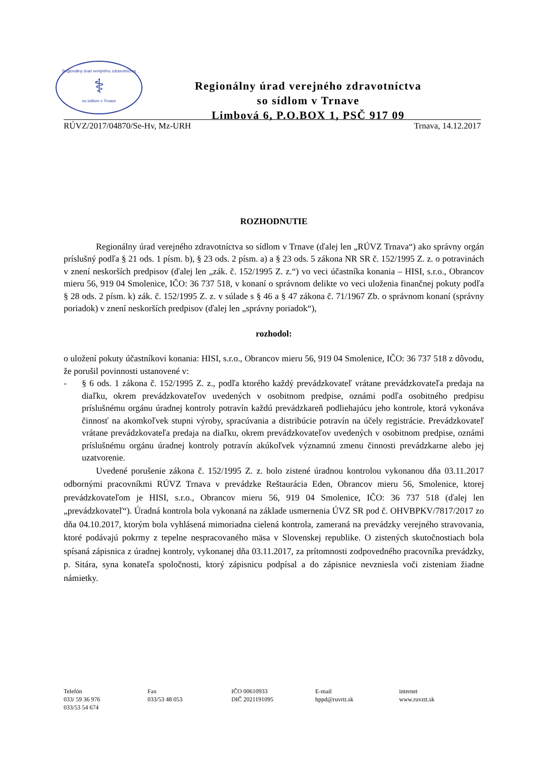Regionálny úrad verejného zdravotníctva
⚕
so sídlom v Trnave
Regionálny úrad verejného zdravotníctva
so sídlom v Trnave
Limbová 6, P.O.BOX 1, PSČ 917 09
RÚVZ/2017/04870/Se-Hv, Mz-URH Trnava, 14.12.2017
ROZHODNUTIE
Regionálny úrad verejného zdravotníctva so sídlom v Trnave (ďalej len „RÚVZ Trnava“) ako správny orgán príslušný podľa § 21 ods. 1 písm. b), § 23 ods. 2 písm. a) a § 23 ods. 5 zákona NR SR č. 152/1995 Z. z. o potravinách v znení neskorších predpisov (ďalej len „zák. č. 152/1995 Z. z.“) vo veci účastníka konania – HISI, s.r.o., Obrancov mieru 56, 919 04 Smolenice, IČO: 36 737 518, v konaní o správnom delikte vo veci uloženia finančnej pokuty podľa § 28 ods. 2 písm. k) zák. č. 152/1995 Z. z. v súlade s § 46 a § 47 zákona č. 71/1967 Zb. o správnom konaní (správny poriadok) v znení neskorších predpisov (ďalej len „správny poriadok“),
rozhodol:
o uložení pokuty účastníkovi konania: HISI, s.r.o., Obrancov mieru 56, 919 04 Smolenice, IČO: 36 737 518 z dôvodu, že porušil povinnosti ustanovené v:
- § 6 ods. 1 zákona č. 152/1995 Z. z., podľa ktorého každý prevádzkovateľ vrátane prevádzkovateľa predaja na diaľku, okrem prevádzkovateľov uvedených v osobitnom predpise, oznámi podľa osobitného predpisu príslušnému orgánu úradnej kontroly potravín každú prevádzkareň podliehajúcu jeho kontrole, ktorá vykonáva činnosť na akomkoľvek stupni výroby, spracúvania a distribúcie potravín na účely registrácie. Prevádzkovateľ vrátane prevádzkovateľa predaja na diaľku, okrem prevádzkovateľov uvedených v osobitnom predpise, oznámi príslušnému orgánu úradnej kontroly potravín akúkoľvek významnú zmenu činnosti prevádzkarne alebo jej uzatvorenie.
Uvedené porušenie zákona č. 152/1995 Z. z. bolo zistené úradnou kontrolou vykonanou dňa 03.11.2017 odbornými pracovníkmi RÚVZ Trnava v prevádzke Reštaurácia Eden, Obrancov mieru 56, Smolenice, ktorej prevádzkovateľom je HISI, s.r.o., Obrancov mieru 56, 919 04 Smolenice, IČO: 36 737 518 (ďalej len „prevádzkovateľ“). Úradná kontrola bola vykonaná na základe usmernenia ÚVZ SR pod č. OHVBPKV/7817/2017 zo dňa 04.10.2017, ktorým bola vyhlásená mimoriadna cielená kontrola, zameraná na prevádzky verejného stravovania, ktoré podávajú pokrmy z tepelne nespracovaného mäsa v Slovenskej republike. O zistených skutočnostiach bola spísaná zápisnica z úradnej kontroly, vykonanej dňa 03.11.2017, za prítomnosti zodpovedného pracovníka prevádzky, p. Sitára, syna konateľa spoločnosti, ktorý zápisnicu podpísal a do zápisnice nevzniesla voči zisteniam žiadne námietky.
Telefón
033/ 59 36 976
033/53 54 674
Fax
033/53 48 053
IČO 00610933
DIČ 2021191095
E-mail
hppd@ruvrtt.sk
internet
www.ruvztt.sk